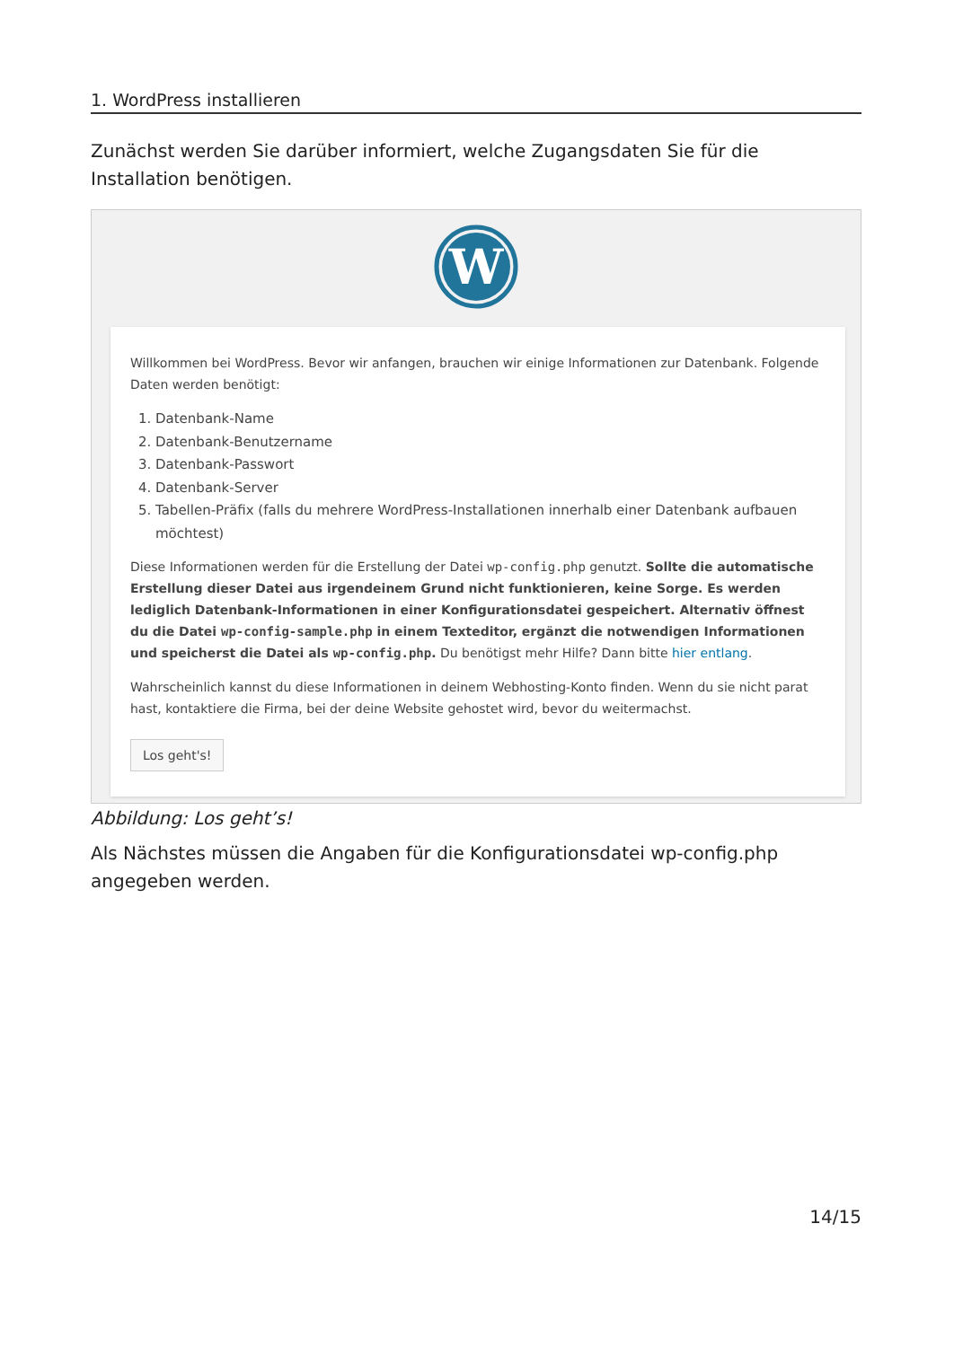1. WordPress installieren
Zunächst werden Sie darüber informiert, welche Zugangsdaten Sie für die Installation benötigen.
W
Willkommen bei WordPress. Bevor wir anfangen, brauchen wir einige Informationen zur Datenbank. Folgende Daten werden benötigt:
1. Datenbank-Name
2. Datenbank-Benutzername
3. Datenbank-Passwort
4. Datenbank-Server
5. Tabellen-Präfix (falls du mehrere WordPress-Installationen innerhalb einer Datenbank aufbauen möchtest)
Diese Informationen werden für die Erstellung der Datei wp-config.php genutzt. Sollte die automatische Erstellung dieser Datei aus irgendeinem Grund nicht funktionieren, keine Sorge. Es werden lediglich Datenbank-Informationen in einer Konfigurationsdatei gespeichert. Alternativ öffnest du die Datei wp-config-sample.php in einem Texteditor, ergänzt die notwendigen Informationen und speicherst die Datei als wp-config.php. Du benötigst mehr Hilfe? Dann bitte hier entlang.
Wahrscheinlich kannst du diese Informationen in deinem Webhosting-Konto finden. Wenn du sie nicht parat hast, kontaktiere die Firma, bei der deine Website gehostet wird, bevor du weitermachst.
Los geht's!
Abbildung: Los geht’s!
Als Nächstes müssen die Angaben für die Konfigurationsdatei wp-config.php angegeben werden.
14/15